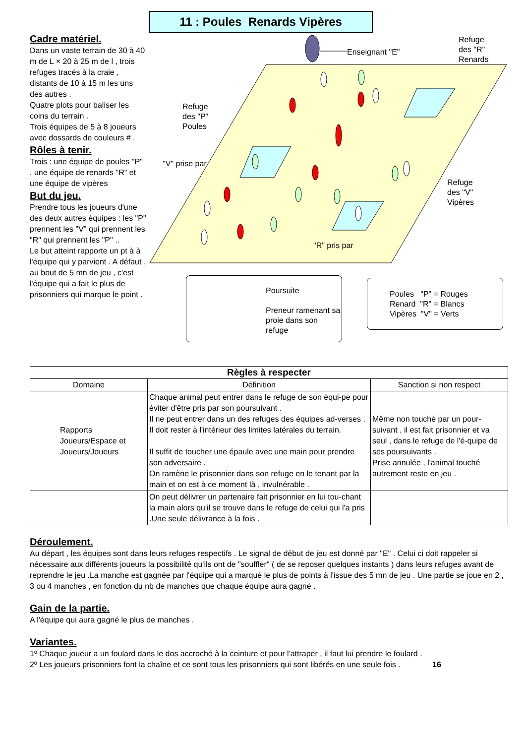11 : Poules Renards Vipères
Cadre matériel.
Dans un vaste terrain de 30 à 40 m de L × 20 à 25 m de l , trois refuges tracés à la craie , distants de 10 à 15 m les uns des autres .
Quatre plots pour baliser les coins du terrain .
Trois équipes de 5 à 8 joueurs avec dossards de couleurs # .
Rôles à tenir.
Trois : une équipe de poules "P" , une équipe de renards "R" et une équipe de vipères
But du jeu.
Prendre tous les joueurs d'une des deux autres équipes : les "P" prennent les "V" qui prennent les "R" qui prennent les "P" ..
Le but atteint rapporte un pt à à l'équipe qui y parvient . A défaut , au bout de 5 mn de jeu , c'est l'équipe qui a fait le plus de prisonniers qui marque le point .
Enseignant "E"
Refuge
des "R"
Renards
Refuge
des "P"
Poules
"V" prise par
Refuge
des "V"
Vipères
"R" pris par
Poursuite
Preneur ramenant sa proie dans son refuge
Poules "P" = Rouges
Renard "R" = Blancs
Vipères "V" = Verts
| Règles à respecter | | |
| --- | --- | --- |
| Domaine | Définition | Sanction si non respect |
| Rapports Joueurs/Espace et Joueurs/Joueurs | Chaque animal peut entrer dans le refuge de son èqui-pe pour éviter d'être pris par son poursuivant . Il ne peut entrer dans un des refuges des équipes ad-verses . Il doit rester à l'intérieur des limites latérales du terrain. Il suffit de toucher une épaule avec une main pour prendre son adversaire . On ramène le prisonnier dans son refuge en le tenant par la main et on est à ce moment là , invulnérable . | Même non touché par un pour-suivant , il est fait prisonnier et va seul , dans le refuge de l'é-quipe de ses poursuivants . Prise annulée , l'animal touché autrement reste en jeu . |
| | On peut délivrer un partenaire fait prisonnier en lui tou-chant la main alors qu'il se trouve dans le refuge de celui qui l'a pris .Une seule délivrance à la fois . | |
Déroulement.
Au départ , les équipes sont dans leurs refuges respectifs . Le signal de début de jeu est donné par "E" . Celui ci doit rappeler si nécessaire aux différents joueurs la possibilité qu'ils ont de "souffler" ( de se reposer quelques instants ) dans leurs refuges avant de reprendre le jeu .La manche est gagnée par l'équipe qui a marqué le plus de points à l'issue des 5 mn de jeu . Une partie se joue en 2 , 3 ou 4 manches , en fonction du nb de manches que chaque équipe aura gagné .
Gain de la partie.
A l'équipe qui aura gagné le plus de manches .
Variantes.
1º Chaque joueur a un foulard dans le dos accroché à la ceinture et pour l'attraper , il faut lui prendre le foulard .
2º Les joueurs prisonniers font la chaîne et ce sont tous les prisonniers qui sont libérés en une seule fois . 16